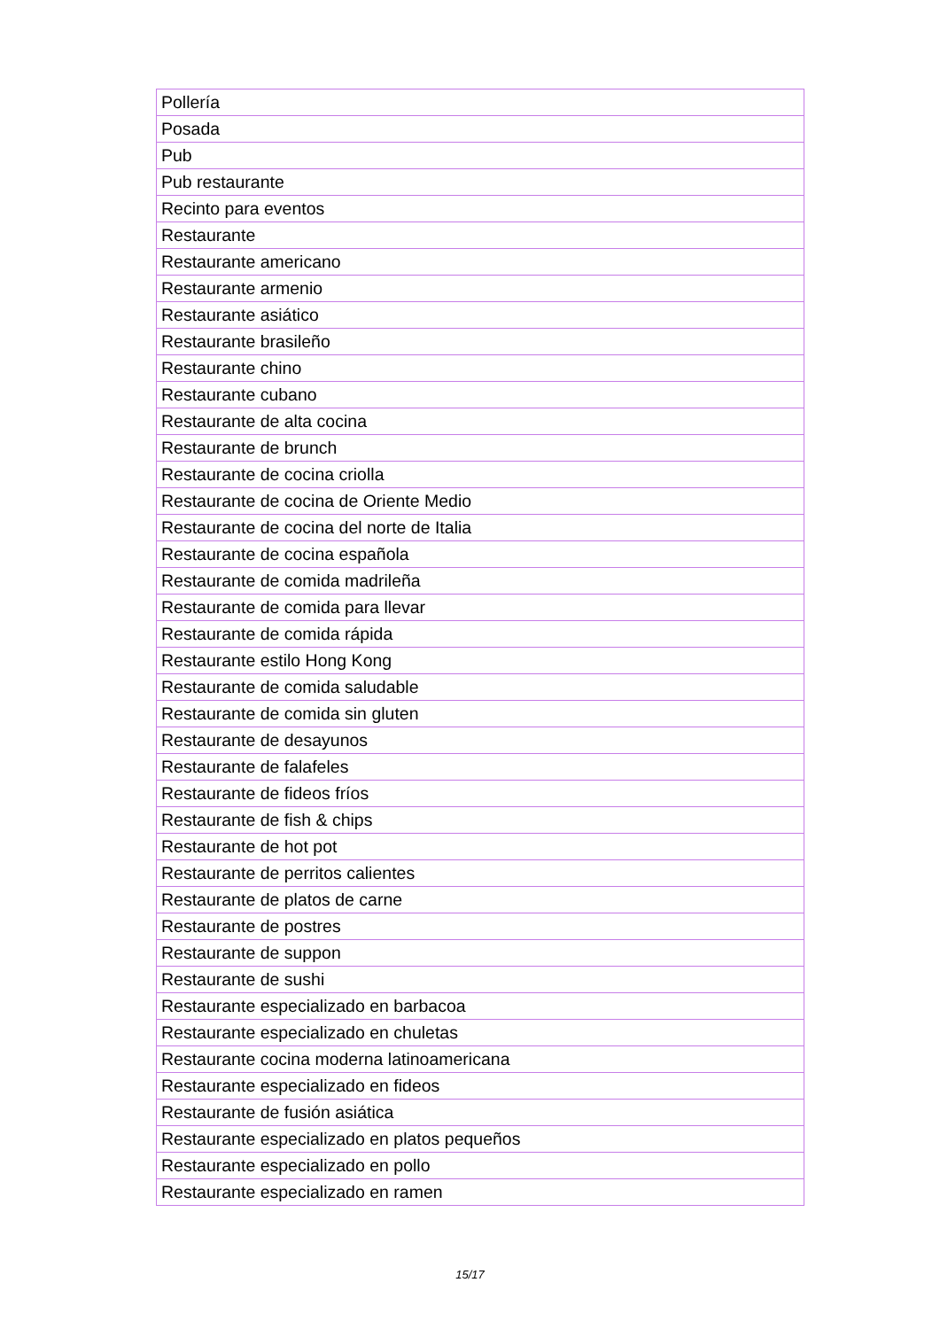| Pollería |
| Posada |
| Pub |
| Pub restaurante |
| Recinto para eventos |
| Restaurante |
| Restaurante americano |
| Restaurante armenio |
| Restaurante asiático |
| Restaurante brasileño |
| Restaurante chino |
| Restaurante cubano |
| Restaurante de alta cocina |
| Restaurante de brunch |
| Restaurante de cocina criolla |
| Restaurante de cocina de Oriente Medio |
| Restaurante de cocina del norte de Italia |
| Restaurante de cocina española |
| Restaurante de comida madrileña |
| Restaurante de comida para llevar |
| Restaurante de comida rápida |
| Restaurante estilo Hong Kong |
| Restaurante de comida saludable |
| Restaurante de comida sin gluten |
| Restaurante de desayunos |
| Restaurante de falafeles |
| Restaurante de fideos fríos |
| Restaurante de fish & chips |
| Restaurante de hot pot |
| Restaurante de perritos calientes |
| Restaurante de platos de carne |
| Restaurante de postres |
| Restaurante de suppon |
| Restaurante de sushi |
| Restaurante especializado en barbacoa |
| Restaurante especializado en chuletas |
| Restaurante cocina moderna latinoamericana |
| Restaurante especializado en fideos |
| Restaurante de fusión asiática |
| Restaurante especializado en platos pequeños |
| Restaurante especializado en pollo |
| Restaurante especializado en ramen |
15/17